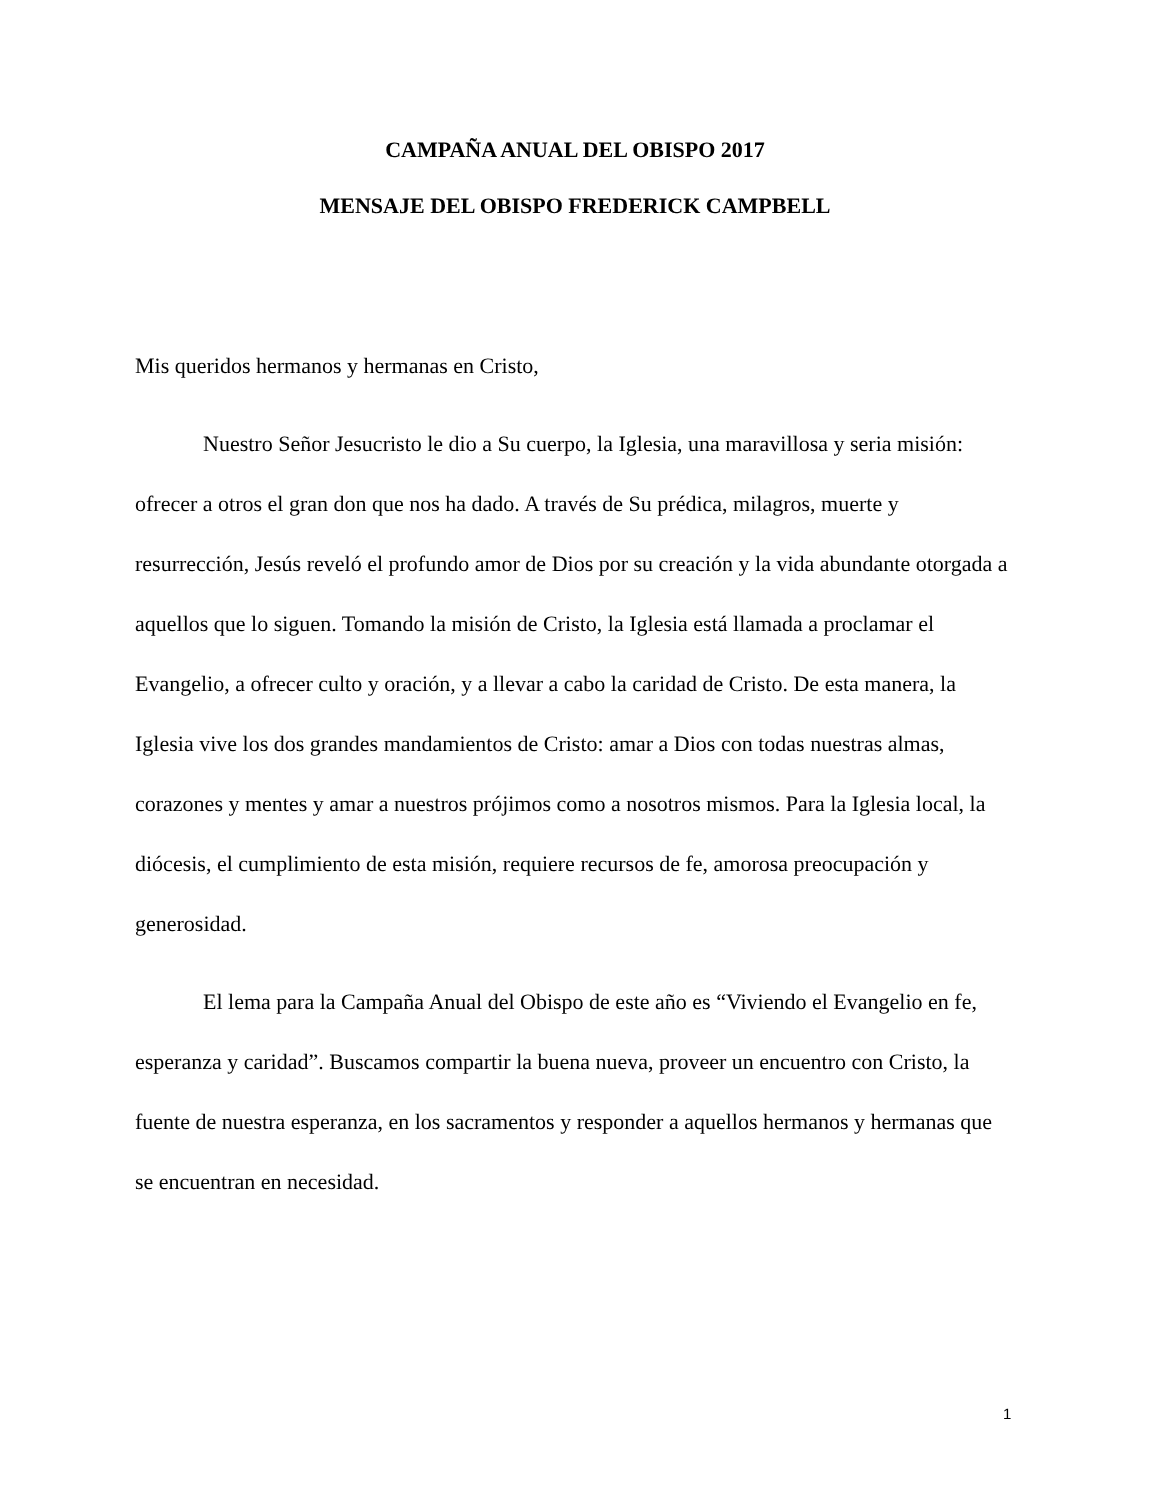CAMPAÑA ANUAL DEL OBISPO 2017
MENSAJE DEL OBISPO FREDERICK CAMPBELL
Mis queridos hermanos y hermanas en Cristo,
Nuestro Señor Jesucristo le dio a Su cuerpo, la Iglesia, una maravillosa y seria misión: ofrecer a otros el gran don que nos ha dado. A través de Su prédica, milagros, muerte y resurrección, Jesús reveló el profundo amor de Dios por su creación y la vida abundante otorgada a aquellos que lo siguen. Tomando la misión de Cristo, la Iglesia está llamada a proclamar el Evangelio, a ofrecer culto y oración, y a llevar a cabo la caridad de Cristo. De esta manera, la Iglesia vive los dos grandes mandamientos de Cristo: amar a Dios con todas nuestras almas, corazones y mentes y amar a nuestros prójimos como a nosotros mismos. Para la Iglesia local, la diócesis, el cumplimiento de esta misión, requiere recursos de fe, amorosa preocupación y generosidad.
El lema para la Campaña Anual del Obispo de este año es “Viviendo el Evangelio en fe, esperanza y caridad”. Buscamos compartir la buena nueva, proveer un encuentro con Cristo, la fuente de nuestra esperanza, en los sacramentos y responder a aquellos hermanos y hermanas que se encuentran en necesidad.
1